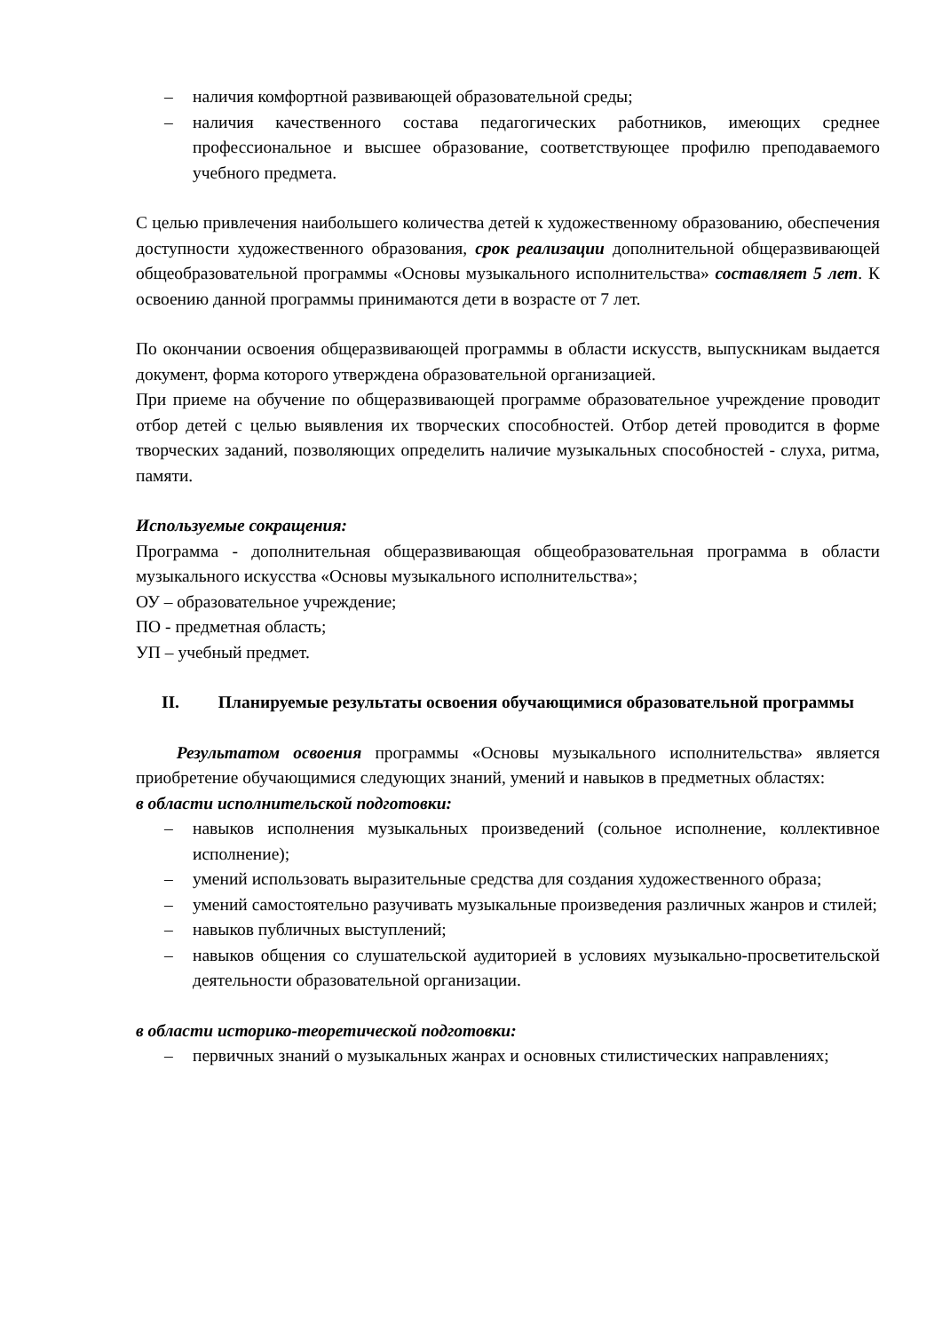– наличия комфортной развивающей образовательной среды;
– наличия качественного состава педагогических работников, имеющих среднее профессиональное и высшее образование, соответствующее профилю преподаваемого учебного предмета.
С целью привлечения наибольшего количества детей к художественному образованию, обеспечения доступности художественного образования, срок реализации дополнительной общеразвивающей общеобразовательной программы «Основы музыкального исполнительства» составляет 5 лет. К освоению данной программы принимаются дети в возрасте от 7 лет.
По окончании освоения общеразвивающей программы в области искусств, выпускникам выдается документ, форма которого утверждена образовательной организацией.
При приеме на обучение по общеразвивающей программе образовательное учреждение проводит отбор детей с целью выявления их творческих способностей. Отбор детей проводится в форме творческих заданий, позволяющих определить наличие музыкальных способностей - слуха, ритма, памяти.
Используемые сокращения:
Программа - дополнительная общеразвивающая общеобразовательная программа в области музыкального искусства «Основы музыкального исполнительства»;
ОУ – образовательное учреждение;
ПО - предметная область;
УП – учебный предмет.
II. Планируемые результаты освоения обучающимися образовательной программы
Результатом освоения программы «Основы музыкального исполнительства» является приобретение обучающимися следующих знаний, умений и навыков в предметных областях:
в области исполнительской подготовки:
– навыков исполнения музыкальных произведений (сольное исполнение, коллективное исполнение);
– умений использовать выразительные средства для создания художественного образа;
– умений самостоятельно разучивать музыкальные произведения различных жанров и стилей;
– навыков публичных выступлений;
– навыков общения со слушательской аудиторией в условиях музыкально-просветительской деятельности образовательной организации.
в области историко-теоретической подготовки:
– первичных знаний о музыкальных жанрах и основных стилистических направлениях;